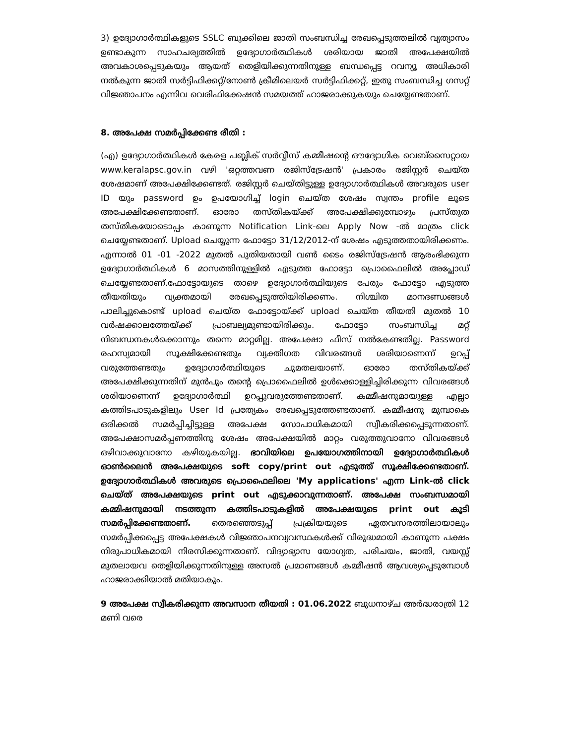3) ഉദ്യോഗാർത്ഥികളുടെ SSLC ബുക്കിലെ ജാതി സംബന്ധിച്ച രേഖപ്പെടുത്തലിൽ വ്യത്യാസം ഉണ്ടാകുന്ന സാഹചര്യത്തിൽ ഉദ്യോഗാർത്ഥികൾ ശരിയായ ജാതി അപേക്ഷയിൽ അവകാശപ്പെടുകയും ആയത് തെളിയിക്കുന്നതിനുള്ള ബന്ധപ്പെട്ട റവന്യൂ അധികാരി നൽകുന്ന ജാതി സർട്ടിഫിക്കറ്റ്/നോൺ ക്രീമിലെയർ സർട്ടിഫിക്കറ്റ്, ഇതു സംബന്ധിച്ച ഗസറ്റ് വിജ്ഞാപനം എന്നിവ വെരിഫിക്കേഷൻ സമയത്ത് ഹാജരാക്കുകയും ചെയ്യേണ്ടതാണ്.
8. അപേക്ഷ സമർപ്പിക്കേണ്ട രീതി :
(എ) ഉദ്യോഗാർത്ഥികൾ കേരള പബ്ലിക് സർവ്വീസ് കമ്മീഷന്റെ ഔദ്യോഗിക വെബ്സൈറ്റായ www.keralapsc.gov.in വഴി 'ഒറ്റത്തവണ രജിസ്ട്രേഷൻ' പ്രകാരം രജിസ്റ്റർ ചെയ്ത ശേഷമാണ് അപേക്ഷിക്കേണ്ടത്. രജിസ്റ്റർ ചെയ്തിട്ടുള്ള ഉദ്യോഗാർത്ഥികൾ അവരുടെ user ID യും password ഉം ഉപയോഗിച്ച് login ചെയ്ത ശേഷം സ്വന്തം profile ലൂടെ അപേക്ഷിക്കേണ്ടതാണ്. ഓരോ തസ്തികയ്ക്ക് അപേക്ഷിക്കുമ്പോഴും പ്രസ്തുത തസ്തികയോടൊപ്പം കാണുന്ന Notification Link-ലെ Apply Now -ൽ മാത്രം click ചെയ്യേണ്ടതാണ്. Upload ചെയ്യുന്ന ഫോട്ടോ 31/12/2012-ന് ശേഷം എടുത്തതായിരിക്കണം. എന്നാൽ 01 -01 -2022 മുതൽ പുതിയതായി വൺ ടൈം രജിസ്ട്രേഷൻ ആരംഭിക്കുന്ന ഉദ്യോഗാർത്ഥികൾ 6 മാസത്തിനുള്ളിൽ എടുത്ത ഫോട്ടോ പ്രൊഫൈലിൽ അപ്ലോഡ് ചെയ്യേണ്ടതാണ്.ഫോട്ടോയുടെ താഴെ ഉദ്യോഗാർത്ഥിയുടെ പേരും ഫോട്ടോ എടുത്ത തീയതിയും വ്യക്തമായി രേഖപ്പെടുത്തിയിരിക്കണം. നിശ്ചിത മാനദണ്ഡങ്ങൾ പാലിച്ചുകൊണ്ട് upload ചെയ്ത ഫോട്ടോയ്ക്ക് upload ചെയ്ത തീയതി മുതൽ 10 വർഷക്കാലത്തേയ്ക്ക് പ്രാബല്യമുണ്ടായിരിക്കും. ഫോട്ടോ സംബന്ധിച്ച മറ്റ് നിബന്ധനകൾക്കൊന്നും തന്നെ മാറ്റമില്ല. അപേക്ഷാ ഫീസ് നൽകേണ്ടതില്ല. Password രഹസ്യമായി സൂക്ഷിക്കേണ്ടതും വ്യക്തിഗത വിവരങ്ങൾ ശരിയാണെന്ന് ഉറപ്പ് വരുത്തേണ്ടതും ഉദ്യോഗാർത്ഥിയുടെ ചുമതലയാണ്. ഓരോ തസ്തികയ്ക്ക് അപേക്ഷിക്കുന്നതിന് മുൻപും തന്റെ പ്രൊഫൈലിൽ ഉൾക്കൊള്ളിച്ചിരിക്കുന്ന വിവരങ്ങൾ ശരിയാണെന്ന് ഉദ്യോഗാർത്ഥി ഉറപ്പുവരുത്തേണ്ടതാണ്. കമ്മീഷനുമായുള്ള എല്ലാ കത്തിടപാടുകളിലും User Id പ്രത്യേകം രേഖപ്പെടുത്തേണ്ടതാണ്. കമ്മീഷനു മുമ്പാകെ ഒരിക്കൽ സമർപ്പിച്ചിട്ടുള്ള അപേക്ഷ സോപാധികമായി സ്വീകരിക്കപ്പെടുന്നതാണ്. അപേക്ഷാസമർപ്പണത്തിനു ശേഷം അപേക്ഷയിൽ മാറ്റം വരുത്തുവാനോ വിവരങ്ങൾ ഒഴിവാക്കുവാനോ കഴിയുകയില്ല. ഭാവിയിലെ ഉപയോഗത്തിനായി ഉദ്യോഗാർത്ഥികൾ ഓൺലൈൻ അപേക്ഷയുടെ soft copy/print out എടുത്ത് സൂക്ഷിക്കേണ്ടതാണ്. ഉദ്യോഗാർത്ഥികൾ അവരുടെ പ്രൊഫൈലിലെ 'My applications' എന്ന Link-ൽ click ചെയ്ത് അപേക്ഷയുടെ print out എടുക്കാവുന്നതാണ്. അപേക്ഷ സംബന്ധമായി കമ്മിഷനുമായി നടത്തുന്ന കത്തിടപാടുകളിൽ അപേക്ഷയുടെ print out കൂടി സമർപ്പിക്കേണ്ടതാണ്. തെരഞ്ഞെടുപ്പ് പ്രക്രിയയുടെ ഏതവസരത്തിലായാലും സമർപ്പിക്കപ്പെട്ട അപേക്ഷകൾ വിജ്ഞാപനവ്യവസ്ഥകൾക്ക് വിരുദ്ധമായി കാണുന്ന പക്ഷം നിരുപാധികമായി നിരസിക്കുന്നതാണ്. വിദ്യാഭ്യാസ യോഗ്യത, പരിചയം, ജാതി, വയസ്സ് മുതലായവ തെളിയിക്കുന്നതിനുള്ള അസൽ പ്രമാണങ്ങൾ കമ്മീഷൻ ആവശ്യപ്പെടുമ്പോൾ ഹാജരാക്കിയാൽ മതിയാകും.
9 അപേക്ഷ സ്വീകരിക്കുന്ന അവസാന തീയതി : 01.06.2022 ബുധനാഴ്ച അർദ്ധരാത്രി 12 മണി വരെ